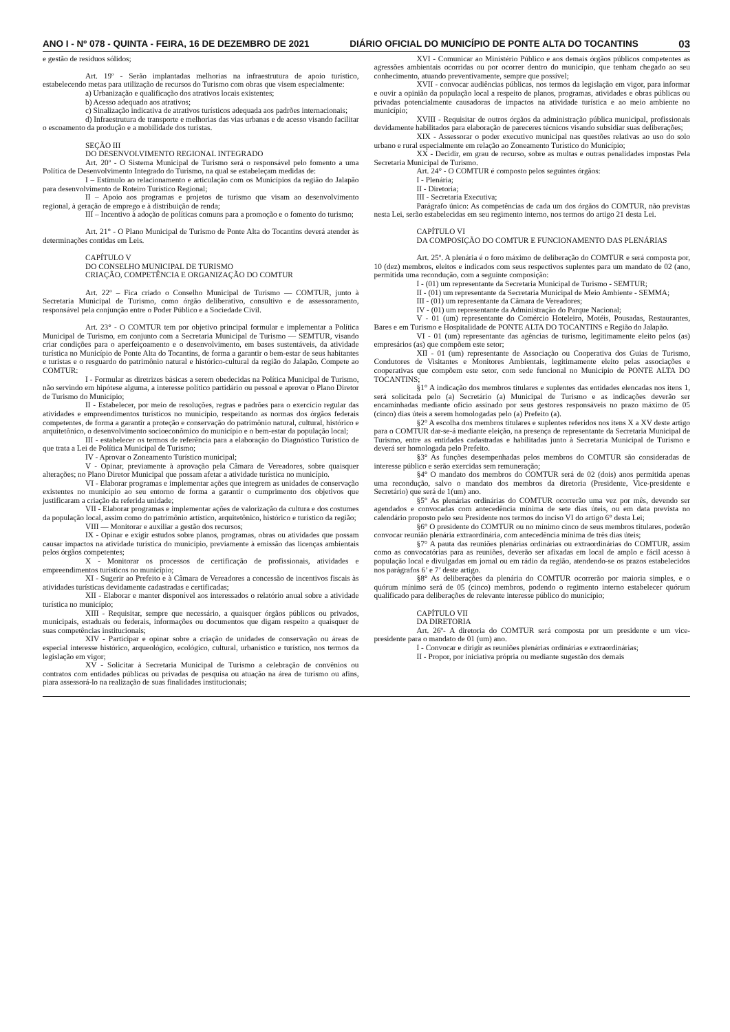ANO I - Nº 078 - QUINTA - FEIRA, 16 DE DEZEMBRO DE 2021 DIÁRIO OFICIAL DO MUNICÍPIO DE PONTE ALTA DO TOCANTINS 03
e gestão de resíduos sólidos;
Art. 19º - Serão implantadas melhorias na infraestrutura de apoio turístico, estabelecendo metas para utilização de recursos do Turismo com obras que visem especialmente:
a) Urbanização e qualificação dos atrativos locais existentes;
b) Acesso adequado aos atrativos;
c) Sinalização indicativa de atrativos turísticos adequada aos padrões internacionais;
d) Infraestrutura de transporte e melhorias das vias urbanas e de acesso visando facilitar o escoamento da produção e a mobilidade dos turistas.
SEÇÃO III
DO DESENVOLVIMENTO REGIONAL INTEGRADO
Art. 20º - O Sistema Municipal de Turismo será o responsável pelo fomento a uma Política de Desenvolvimento Integrado do Turismo, na qual se estabeleçam medidas de:
I – Estímulo ao relacionamento e articulação com os Municípios da região do Jalapão para desenvolvimento de Roteiro Turístico Regional;
II – Apoio aos programas e projetos de turismo que visam ao desenvolvimento regional, à geração de emprego e à distribuição de renda;
III – Incentivo à adoção de políticas comuns para a promoção e o fomento do turismo;
Art. 21° - O Plano Municipal de Turismo de Ponte Alta do Tocantins deverá atender às determinações contidas em Leis.
CAPÍTULO V
DO CONSELHO MUNICIPAL DE TURISMO
CRIAÇÃO, COMPETÊNCIA E ORGANIZAÇÃO DO COMTUR
Art. 22º – Fica criado o Conselho Municipal de Turismo — COMTUR, junto à Secretaria Municipal de Turismo, como órgão deliberativo, consultivo e de assessoramento, responsável pela conjunção entre o Poder Público e a Sociedade Civil.
Art. 23° - O COMTUR tem por objetivo principal formular e implementar a Política Municipal de Turismo, em conjunto com a Secretaria Municipal de Turismo — SEMTUR, visando criar condições para o aperfeiçoamento e o desenvolvimento, em bases sustentáveis, da atividade turística no Município de Ponte Alta do Tocantins, de forma a garantir o bem-estar de seus habitantes e turistas e o resguardo do patrimônio natural e histórico-cultural da região do Jalapão. Compete ao COMTUR:
I - Formular as diretrizes básicas a serem obedecidas na Política Municipal de Turismo, não servindo em hipótese alguma, a interesse político partidário ou pessoal e aprovar o Plano Diretor de Turismo do Município;
II - Estabelecer, por meio de resoluções, regras e padrões para o exercício regular das atividades e empreendimentos turísticos no município, respeitando as normas dos órgãos federais competentes, de forma a garantir a proteção e conservação do patrimônio natural, cultural, histórico e arquitetônico, o desenvolvimento socioeconômico do município e o bem-estar da população local;
III - estabelecer os termos de referência para a elaboração do Diagnóstico Turístico de que trata a Lei de Política Municipal de Turismo;
IV - Aprovar o Zoneamento Turístico municipal;
V - Opinar, previamente à aprovação pela Câmara de Vereadores, sobre quaisquer alterações; no Plano Diretor Municipal que possam afetar a atividade turística no município.
VI - Elaborar programas e implementar ações que integrem as unidades de conservação existentes no município ao seu entorno de forma a garantir o cumprimento dos objetivos que justificaram a criação da referida unidade;
VII - Elaborar programas e implementar ações de valorização da cultura e dos costumes da população local, assim como do patrimônio artístico, arquitetônico, histórico e turístico da região;
VIII — Monitorar e auxiliar a gestão dos recursos;
IX - Opinar e exigir estudos sobre planos, programas, obras ou atividades que possam causar impactos na atividade turística do município, previamente à emissão das licenças ambientais pelos órgãos competentes;
X - Monitorar os processos de certificação de profissionais, atividades e empreendimentos turísticos no município;
XI - Sugerir ao Prefeito e à Câmara de Vereadores a concessão de incentivos fiscais às atividades turísticas devidamente cadastradas e certificadas;
XII - Elaborar e manter disponível aos interessados o relatório anual sobre a atividade turística no município;
XIII - Requisitar, sempre que necessário, a quaisquer órgãos públicos ou privados, municipais, estaduais ou federais, informações ou documentos que digam respeito a quaisquer de suas competências institucionais;
XIV - Participar e opinar sobre a criação de unidades de conservação ou áreas de especial interesse histórico, arqueológico, ecológico, cultural, urbanístico e turístico, nos termos da legislação em vigor;
XV - Solicitar à Secretaria Municipal de Turismo a celebração de convênios ou contratos com entidades públicas ou privadas de pesquisa ou atuação na área de turismo ou afins, piara assessorá-lo na realização de suas finalidades institucionais;
XVI - Comunicar ao Ministério Público e aos demais órgãos públicos competentes as agressões ambientais ocorridas ou por ocorrer dentro do município, que tenham chegado ao seu conhecimento, atuando preventivamente, sempre que possível;
XVII - convocar audiências públicas, nos termos da legislação em vigor, para informar e ouvir a opinião da população local a respeito de planos, programas, atividades e obras públicas ou privadas potencialmente causadoras de impactos na atividade turística e ao meio ambiente no município;
XVIII - Requisitar de outros órgãos da administração pública municipal, profissionais devidamente habilitados para elaboração de pareceres técnicos visando subsidiar suas deliberações;
XIX - Assessorar o poder executivo municipal nas questões relativas ao uso do solo urbano e rural especialmente em relação ao Zoneamento Turístico do Município;
XX - Decidir, em grau de recurso, sobre as multas e outras penalidades impostas Pela Secretaria Municipal de Turismo.
Art. 24° - O COMTUR é composto pelos seguintes órgãos:
I - Plenária;
II - Diretoria;
III - Secretaria Executiva;
Parágrafo único: As competências de cada um dos órgãos do COMTUR, não previstas nesta Lei, serão estabelecidas em seu regimento interno, nos termos do artigo 21 desta Lei.
CAPÍTULO VI
DA COMPOSIÇÃO DO COMTUR E FUNCIONAMENTO DAS PLENÁRIAS
Art. 25º. A plenária é o foro máximo de deliberação do COMTUR e será composta por, 10 (dez) membros, eleitos e indicados com seus respectivos suplentes para um mandato de 02 (ano, permitida uma recondução, com a seguinte composição:
I - (01) um representante da Secretaria Municipal de Turismo - SEMTUR;
II - (01) um representante da Secretaria Municipal de Meio Ambiente - SEMMA;
III - (01) um representante da Câmara de Vereadores;
IV - (01) um representante da Administração do Parque Nacional;
V - 01 (um) representante do Comércio Hoteleiro, Motéis, Pousadas, Restaurantes, Bares e em Turismo e Hospitalidade de PONTE ALTA DO TOCANTINS e Região do Jalapão.
VI - 01 (um) representante das agências de turismo, legitimamente eleito pelos (as) empresários (as) que compõem este setor;
XII - 01 (um) representante de Associação ou Cooperativa dos Guias de Turismo, Condutores de Visitantes e Monitores Ambientais, legitimamente eleito pelas associações e cooperativas que compõem este setor, com sede funcional no Município de PONTE ALTA DO TOCANTINS;
§1° A indicação dos membros titulares e suplentes das entidades elencadas nos itens 1, será solicitada pelo (a) Secretário (a) Municipal de Turismo e as indicações deverão ser encaminhadas mediante ofício assinado por seus gestores responsáveis no prazo máximo de 05 (cinco) dias úteis a serem homologadas pelo (a) Prefeito (a).
§2° A escolha dos membros titulares e suplentes referidos nos itens X a XV deste artigo para o COMTUR dar-se-á mediante eleição, na presença de representante da Secretaria Municipal de Turismo, entre as entidades cadastradas e habilitadas junto à Secretaria Municipal de Turismo e deverá ser homologada pelo Prefeito.
§3° As funções desempenhadas pelos membros do COMTUR são consideradas de interesse público e serão exercidas sem remuneração;
§4° O mandato dos membros do COMTUR será de 02 (dois) anos permitida apenas uma recondução, salvo o mandato dos membros da diretoria (Presidente, Vice-presidente e Secretário) que será de 1(um) ano.
§5° As plenárias ordinárias do COMTUR ocorrerão uma vez por mês, devendo ser agendados e convocadas com antecedência mínima de sete dias úteis, ou em data prevista no calendário proposto pelo seu Presidente nos termos do inciso VI do artigo 6° desta Lei;
§6° O presidente do COMTUR ou no mínimo cinco de seus membros titulares, poderão convocar reunião plenária extraordinária, com antecedência mínima de três dias úteis;
§7° A pauta das reuniões plenárias ordinárias ou extraordinárias do COMTUR, assim como as convocatórias para as reuniões, deverão ser afixadas em local de amplo e fácil acesso à população local e divulgadas em jornal ou em rádio da região, atendendo-se os prazos estabelecidos nos parágrafos 6’ e 7’ deste artigo.
§8° As deliberações da plenária do COMTUR ocorrerão por maioria simples, e o quórum mínimo será de 05 (cinco) membros, podendo o regimento interno estabelecer quórum qualificado para deliberações de relevante interesse público do município;
CAPÍTULO VII
DA DIRETORIA
Art. 26º- A diretoria do COMTUR será composta por um presidente e um vice-presidente para o mandato de 01 (um) ano.
I - Convocar e dirigir as reuniões plenárias ordinárias e extraordinárias;
II - Propor, por iniciativa própria ou mediante sugestão dos demais